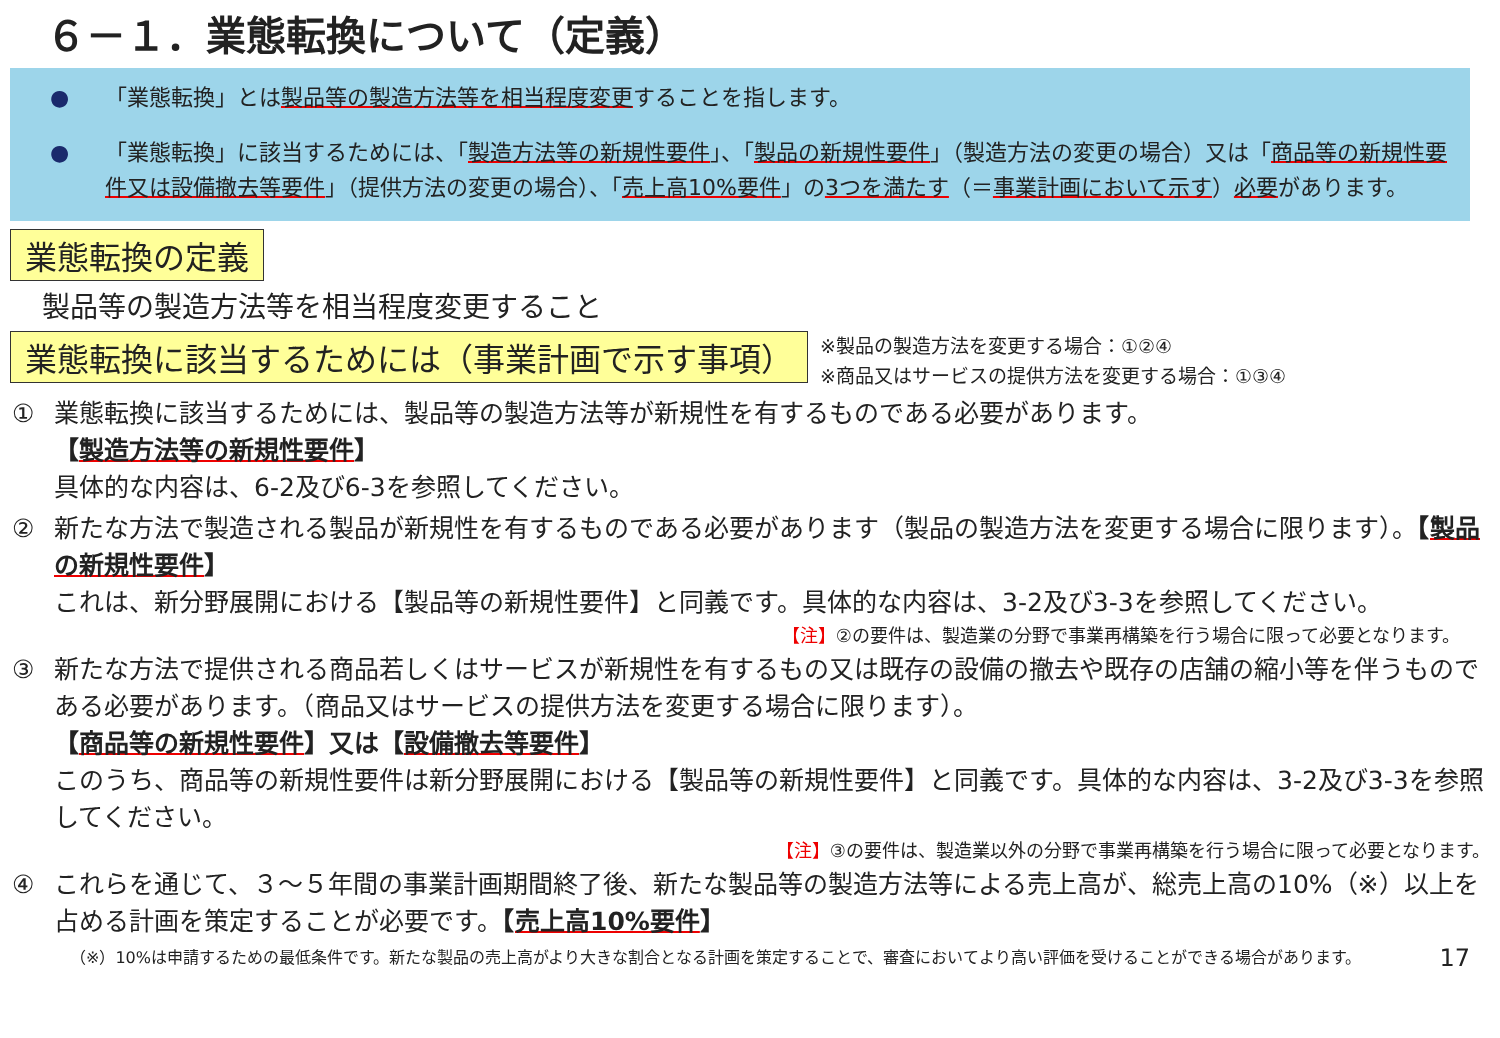６－１．業態転換について（定義）
● 「業態転換」とは製品等の製造方法等を相当程度変更することを指します。
● 「業態転換」に該当するためには、「製造方法等の新規性要件」、「製品の新規性要件」（製造方法の変更の場合）又は「商品等の新規性要件又は設備撤去等要件」（提供方法の変更の場合）、「売上高10%要件」の3つを満たす（＝事業計画において示す）必要があります。
業態転換の定義
製品等の製造方法等を相当程度変更すること
業態転換に該当するためには（事業計画で示す事項）
※製品の製造方法を変更する場合：①②④
※商品又はサービスの提供方法を変更する場合：①③④
① 業態転換に該当するためには、製品等の製造方法等が新規性を有するものである必要があります。
【製造方法等の新規性要件】
具体的な内容は、6-2及び6-3を参照してください。
② 新たな方法で製造される製品が新規性を有するものである必要があります（製品の製造方法を変更する場合に限ります）。【製品の新規性要件】
これは、新分野展開における【製品等の新規性要件】と同義です。具体的な内容は、3-2及び3-3を参照してください。
【注】②の要件は、製造業の分野で事業再構築を行う場合に限って必要となります。
③ 新たな方法で提供される商品若しくはサービスが新規性を有するもの又は既存の設備の撤去や既存の店舗の縮小等を伴うものである必要があります。（商品又はサービスの提供方法を変更する場合に限ります）。
【商品等の新規性要件】又は【設備撤去等要件】
このうち、商品等の新規性要件は新分野展開における【製品等の新規性要件】と同義です。具体的な内容は、3-2及び3-3を参照してください。
【注】③の要件は、製造業以外の分野で事業再構築を行う場合に限って必要となります。
④ これらを通じて、３～５年間の事業計画期間終了後、新たな製品等の製造方法等による売上高が、総売上高の10%（※）以上を占める計画を策定することが必要です。【売上高10%要件】
（※）10%は申請するための最低条件です。新たな製品の売上高がより大きな割合となる計画を策定することで、審査においてより高い評価を受けることができる場合があります。 17